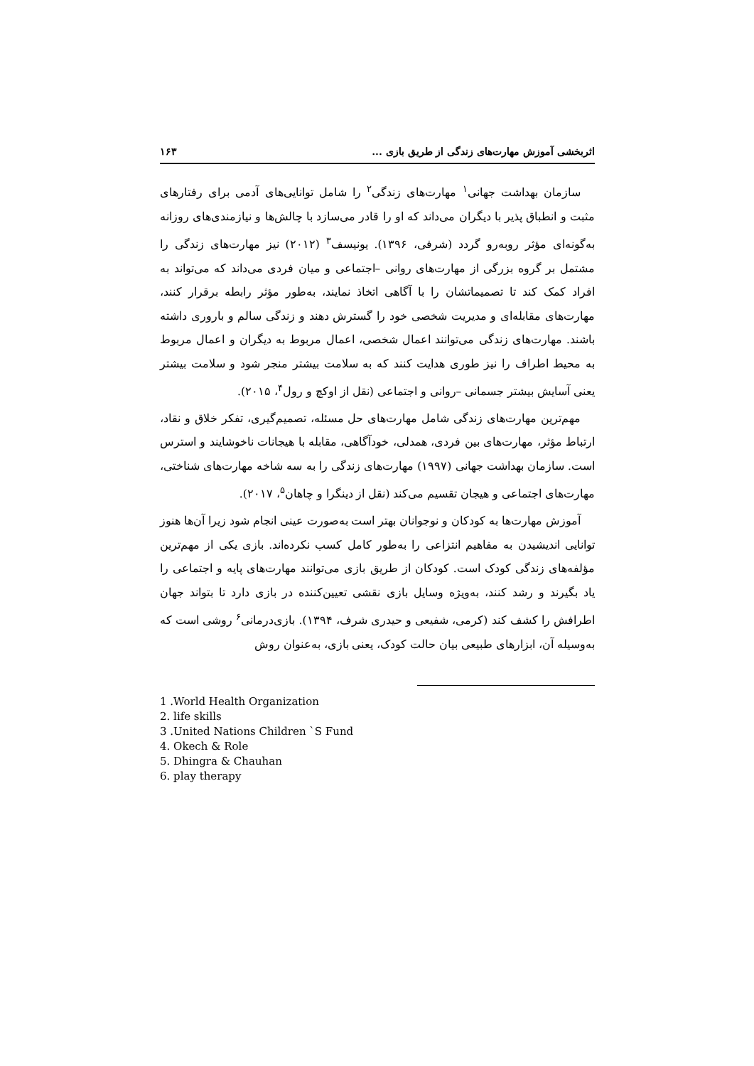اثربخشی آموزش مهارت‌های زندگی از طریق بازی ... ۱۶۳
سازمان بهداشت جهانی<sup>۱</sup> مهارت‌های زندگی<sup>۲</sup> را شامل توانایی‌های آدمی برای رفتارهای مثبت و انطباق پذیر با دیگران می‌داند که او را قادر می‌سازد با چالش‌ها و نیازمندی‌های روزانه به‌گونه‌ای مؤثر روبه‌رو گردد (شرفی، ۱۳۹۶). یونیسف<sup>۳</sup> (۲۰۱۲) نیز مهارت‌های زندگی را مشتمل بر گروه بزرگی از مهارت‌های روانی –اجتماعی و میان فردی می‌داند که می‌تواند به افراد کمک کند تا تصمیماتشان را با آگاهی اتخاذ نمایند، به‌طور مؤثر رابطه برقرار کنند، مهارت‌های مقابله‌ای و مدیریت شخصی خود را گسترش دهند و زندگی سالم و باروری داشته باشند. مهارت‌های زندگی می‌توانند اعمال شخصی، اعمال مربوط به دیگران و اعمال مربوط به محیط اطراف را نیز طوری هدایت کنند که به سلامت بیشتر منجر شود و سلامت بیشتر یعنی آسایش بیشتر جسمانی –روانی و اجتماعی (نقل از اوکچ و رول<sup>۴</sup>، ۲۰۱۵).
مهم‌ترین مهارت‌های زندگی شامل مهارت‌های حل مسئله، تصمیم‌گیری، تفکر خلاق و نقاد، ارتباط مؤثر، مهارت‌های بین فردی، همدلی، خودآگاهی، مقابله با هیجانات ناخوشایند و استرس است. سازمان بهداشت جهانی (۱۹۹۷) مهارت‌های زندگی را به سه شاخه مهارت‌های شناختی، مهارت‌های اجتماعی و هیجان تقسیم می‌کند (نقل از دینگرا و چاهان<sup>۵</sup>، ۲۰۱۷).
آموزش مهارت‌ها به کودکان و نوجوانان بهتر است به‌صورت عینی انجام شود زیرا آن‌ها هنوز توانایی اندیشیدن به مفاهیم انتزاعی را به‌طور کامل کسب نکرده‌اند. بازی یکی از مهم‌ترین مؤلفه‌های زندگی کودک است. کودکان از طریق بازی می‌توانند مهارت‌های پایه و اجتماعی را یاد بگیرند و رشد کنند، به‌ویژه وسایل بازی نقشی تعیین‌کننده در بازی دارد تا بتواند جهان اطرافش را کشف کند (کرمی، شفیعی و حیدری شرف، ۱۳۹۴). بازی‌درمانی<sup>۶</sup> روشی است که به‌وسیله آن، ابزارهای طبیعی بیان حالت کودک، یعنی بازی، به‌عنوان روش
1 .World Health Organization
2. life skills
3 .United Nations Children `S Fund
4. Okech & Role
5. Dhingra & Chauhan
6. play therapy